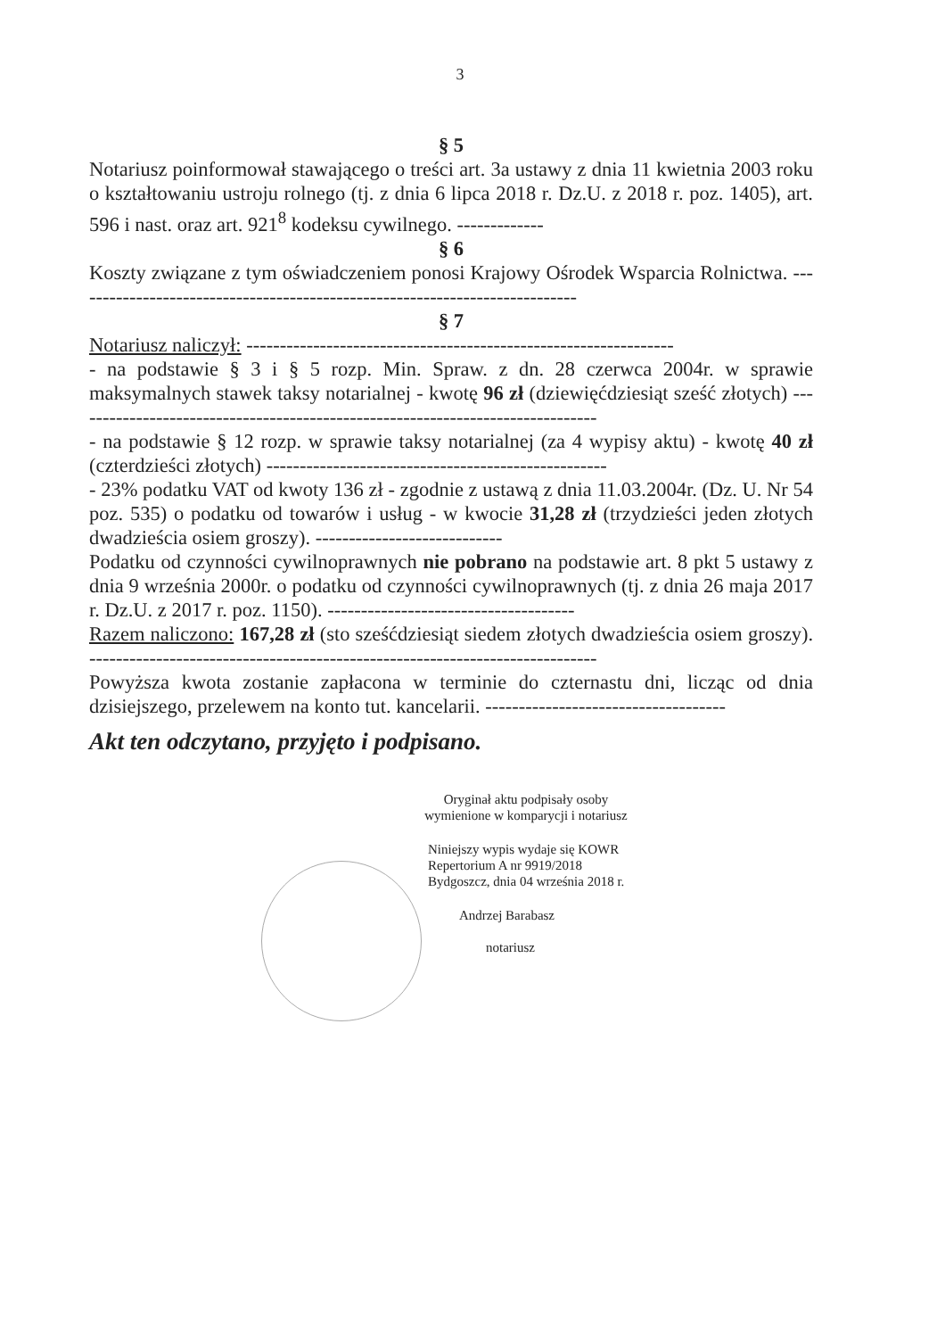3
§ 5
Notariusz poinformował stawającego o treści art. 3a ustawy z dnia 11 kwietnia 2003 roku o kształtowaniu ustroju rolnego (tj. z dnia 6 lipca 2018 r. Dz.U. z 2018 r. poz. 1405), art. 596 i nast. oraz art. 921<sup>8</sup> kodeksu cywilnego. -------------
§ 6
Koszty związane z tym oświadczeniem ponosi Krajowy Ośrodek Wsparcia Rolnictwa. ----------------------------------------------------------------------------
§ 7
Notariusz naliczył: ----------------------------------------------------------------
- na podstawie § 3 i § 5 rozp. Min. Spraw. z dn. 28 czerwca 2004r. w sprawie maksymalnych stawek taksy notarialnej - kwotę 96 zł (dziewięćdziesiąt sześć złotych) -------------------------------------------------------------------------------
- na podstawie § 12 rozp. w sprawie taksy notarialnej (za 4 wypisy aktu) - kwotę 40 zł (czterdzieści złotych) ---------------------------------------------------
- 23% podatku VAT od kwoty 136 zł - zgodnie z ustawą z dnia 11.03.2004r. (Dz. U. Nr 54 poz. 535) o podatku od towarów i usług - w kwocie 31,28 zł (trzydzieści jeden złotych dwadzieścia osiem groszy). ----------------------------
Podatku od czynności cywilnoprawnych nie pobrano na podstawie art. 8 pkt 5 ustawy z dnia 9 września 2000r. o podatku od czynności cywilnoprawnych (tj. z dnia 26 maja 2017 r. Dz.U. z 2017 r. poz. 1150). -------------------------------------
Razem naliczono: 167,28 zł (sto sześćdziesiąt siedem złotych dwadzieścia osiem groszy). ----------------------------------------------------------------------------
Powyższa kwota zostanie zapłacona w terminie do czternastu dni, licząc od dnia dzisiejszego, przelewem na konto tut. kancelarii. ------------------------------------
Akt ten odczytano, przyjęto i podpisano.
Oryginał aktu podpisały osoby
wymienione w komparycji i notariusz
Niniejszy wypis wydaje się KOWR
Repertorium A nr 9919/2018
Bydgoszcz, dnia 04 września 2018 r.
Andrzej Barabasz
notariusz